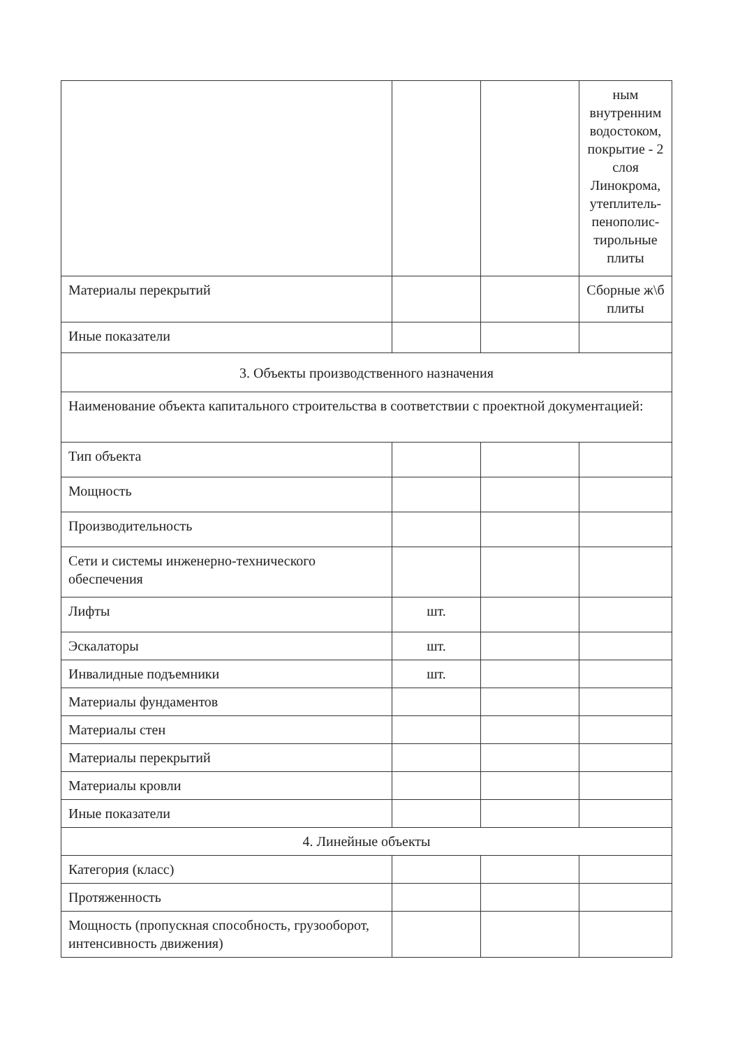| | | | ным внутренним водостоком, покрытие - 2 слоя Линокрома, утеплитель-пенополис-тирольные плиты |
| Материалы перекрытий | | | Сборные ж\б плиты |
| Иные показатели | | | |
| 3. Объекты производственного назначения | | | |
| Наименование объекта капитального строительства в соответствии с проектной документацией: | | | |
| Тип объекта | | | |
| Мощность | | | |
| Производительность | | | |
| Сети и системы инженерно-технического обеспечения | | | |
| Лифты | шт. | | |
| Эскалаторы | шт. | | |
| Инвалидные подъемники | шт. | | |
| Материалы фундаментов | | | |
| Материалы стен | | | |
| Материалы перекрытий | | | |
| Материалы кровли | | | |
| Иные показатели | | | |
| 4. Линейные объекты | | | |
| Категория (класс) | | | |
| Протяженность | | | |
| Мощность (пропускная способность, грузооборот, интенсивность движения) | | | |